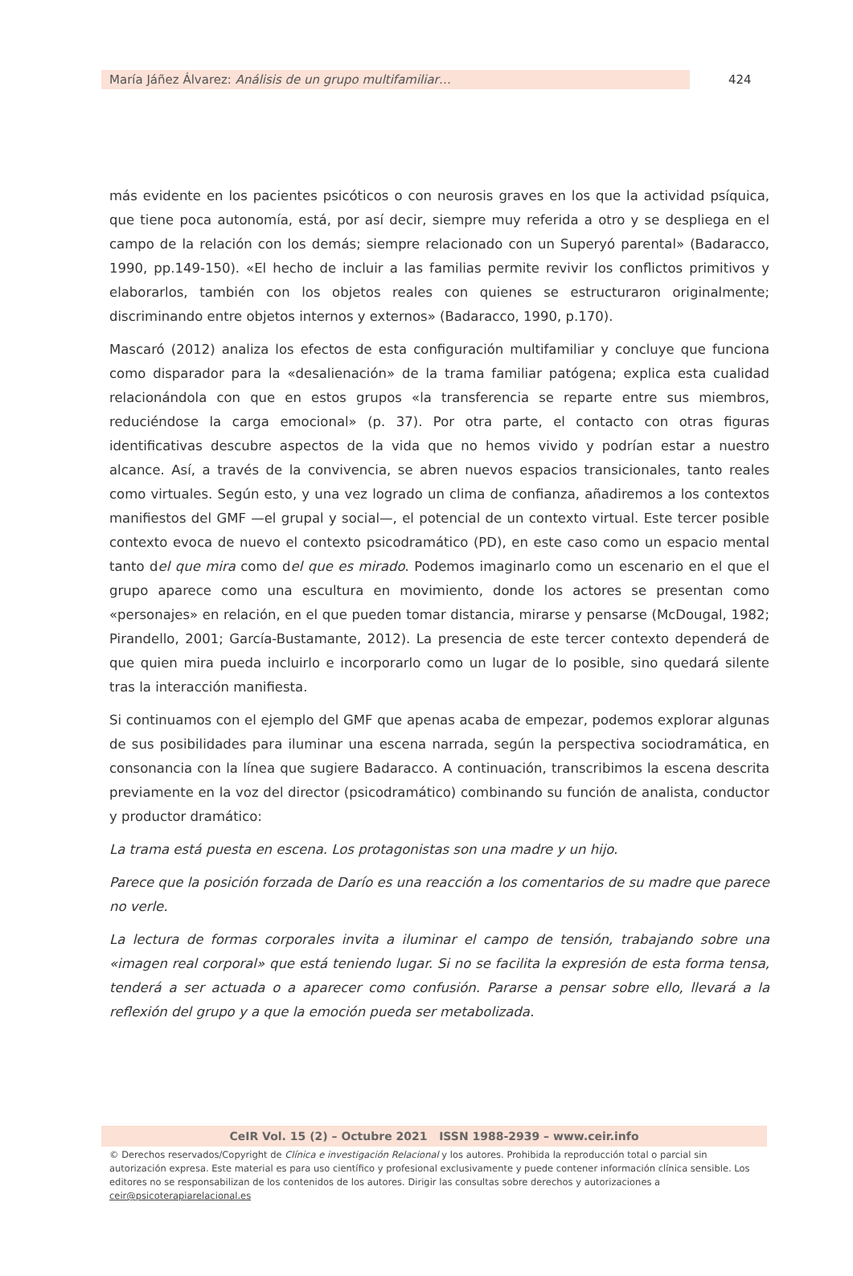María Jáñez Álvarez: Análisis de un grupo multifamiliar…
424
más evidente en los pacientes psicóticos o con neurosis graves en los que la actividad psíquica, que tiene poca autonomía, está, por así decir, siempre muy referida a otro y se despliega en el campo de la relación con los demás; siempre relacionado con un Superyó parental» (Badaracco, 1990, pp.149-150). «El hecho de incluir a las familias permite revivir los conflictos primitivos y elaborarlos, también con los objetos reales con quienes se estructuraron originalmente; discriminando entre objetos internos y externos» (Badaracco, 1990, p.170).
Mascaró (2012) analiza los efectos de esta configuración multifamiliar y concluye que funciona como disparador para la «desalienación» de la trama familiar patógena; explica esta cualidad relacionándola con que en estos grupos «la transferencia se reparte entre sus miembros, reduciéndose la carga emocional» (p. 37). Por otra parte, el contacto con otras figuras identificativas descubre aspectos de la vida que no hemos vivido y podrían estar a nuestro alcance. Así, a través de la convivencia, se abren nuevos espacios transicionales, tanto reales como virtuales. Según esto, y una vez logrado un clima de confianza, añadiremos a los contextos manifiestos del GMF —el grupal y social—, el potencial de un contexto virtual. Este tercer posible contexto evoca de nuevo el contexto psicodramático (PD), en este caso como un espacio mental tanto del que mira como del que es mirado. Podemos imaginarlo como un escenario en el que el grupo aparece como una escultura en movimiento, donde los actores se presentan como «personajes» en relación, en el que pueden tomar distancia, mirarse y pensarse (McDougal, 1982; Pirandello, 2001; García-Bustamante, 2012). La presencia de este tercer contexto dependerá de que quien mira pueda incluirlo e incorporarlo como un lugar de lo posible, sino quedará silente tras la interacción manifiesta.
Si continuamos con el ejemplo del GMF que apenas acaba de empezar, podemos explorar algunas de sus posibilidades para iluminar una escena narrada, según la perspectiva sociodramática, en consonancia con la línea que sugiere Badaracco. A continuación, transcribimos la escena descrita previamente en la voz del director (psicodramático) combinando su función de analista, conductor y productor dramático:
La trama está puesta en escena. Los protagonistas son una madre y un hijo.
Parece que la posición forzada de Darío es una reacción a los comentarios de su madre que parece no verle.
La lectura de formas corporales invita a iluminar el campo de tensión, trabajando sobre una «imagen real corporal» que está teniendo lugar. Si no se facilita la expresión de esta forma tensa, tenderá a ser actuada o a aparecer como confusión. Pararse a pensar sobre ello, llevará a la reflexión del grupo y a que la emoción pueda ser metabolizada.
CeIR Vol. 15 (2) – Octubre 2021 ISSN 1988-2939 – www.ceir.info
© Derechos reservados/Copyright de Clínica e investigación Relacional y los autores. Prohibida la reproducción total o parcial sin autorización expresa. Este material es para uso científico y profesional exclusivamente y puede contener información clínica sensible. Los editores no se responsabilizan de los contenidos de los autores. Dirigir las consultas sobre derechos y autorizaciones a ceir@psicoterapiarelacional.es